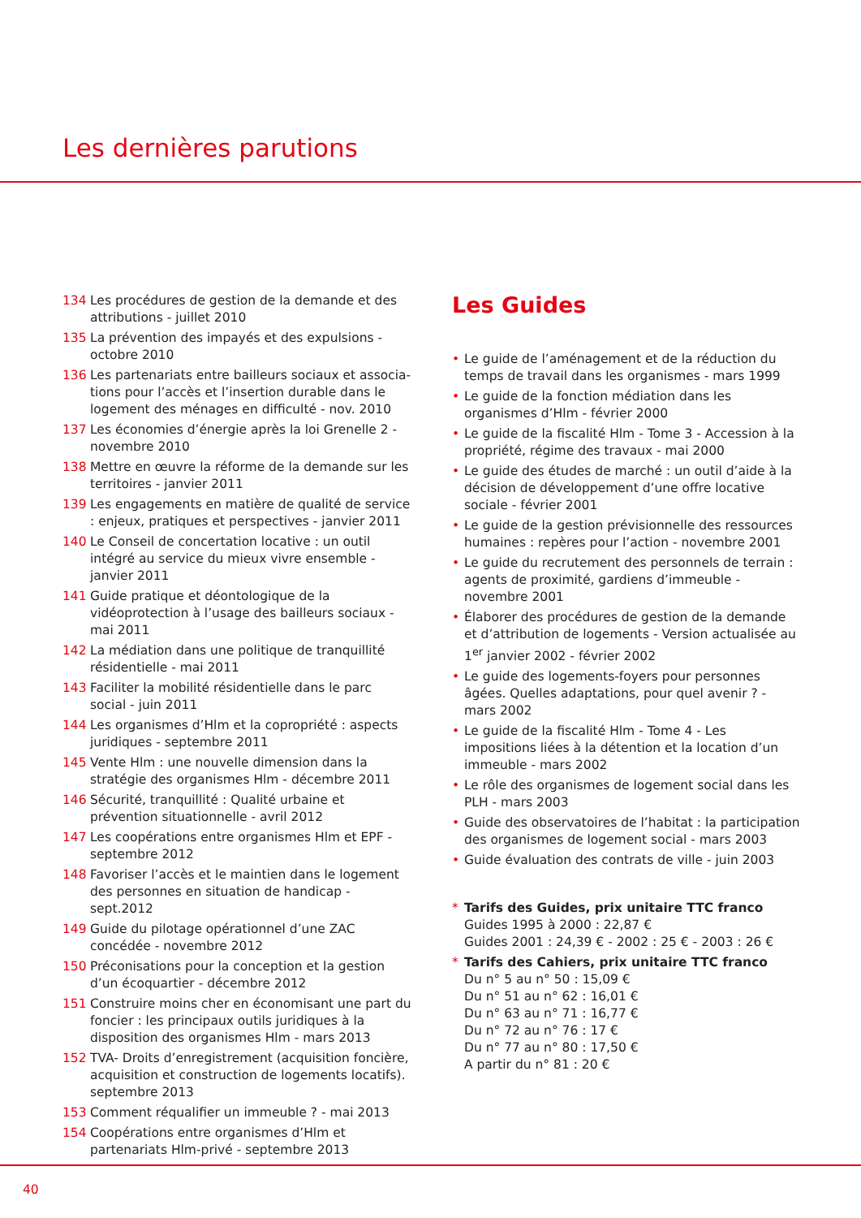Les dernières parutions
134 Les procédures de gestion de la demande et des attributions - juillet 2010
135 La prévention des impayés et des expulsions - octobre 2010
136 Les partenariats entre bailleurs sociaux et associa-tions pour l’accès et l’insertion durable dans le logement des ménages en difficulté - nov. 2010
137 Les économies d’énergie après la loi Grenelle 2 - novembre 2010
138 Mettre en œuvre la réforme de la demande sur les territoires - janvier 2011
139 Les engagements en matière de qualité de service : enjeux, pratiques et perspectives - janvier 2011
140 Le Conseil de concertation locative : un outil intégré au service du mieux vivre ensemble - janvier 2011
141 Guide pratique et déontologique de la vidéoprotection à l’usage des bailleurs sociaux - mai 2011
142 La médiation dans une politique de tranquillité résidentielle - mai 2011
143 Faciliter la mobilité résidentielle dans le parc social - juin 2011
144 Les organismes d’Hlm et la copropriété : aspects juridiques - septembre 2011
145 Vente Hlm : une nouvelle dimension dans la stratégie des organismes Hlm - décembre 2011
146 Sécurité, tranquillité : Qualité urbaine et prévention situationnelle - avril 2012
147 Les coopérations entre organismes Hlm et EPF - septembre 2012
148 Favoriser l’accès et le maintien dans le logement des personnes en situation de handicap - sept.2012
149 Guide du pilotage opérationnel d’une ZAC concédée - novembre 2012
150 Préconisations pour la conception et la gestion d’un écoquartier - décembre 2012
151 Construire moins cher en économisant une part du foncier : les principaux outils juridiques à la disposition des organismes Hlm - mars 2013
152 TVA- Droits d’enregistrement (acquisition foncière, acquisition et construction de logements locatifs). septembre 2013
153 Comment réqualifier un immeuble ? - mai 2013
154 Coopérations entre organismes d’Hlm et partenariats Hlm-privé - septembre 2013
Les Guides
• Le guide de l’aménagement et de la réduction du temps de travail dans les organismes - mars 1999
• Le guide de la fonction médiation dans les organismes d’Hlm - février 2000
• Le guide de la fiscalité Hlm - Tome 3 - Accession à la propriété, régime des travaux - mai 2000
• Le guide des études de marché : un outil d’aide à la décision de développement d’une offre locative sociale - février 2001
• Le guide de la gestion prévisionnelle des ressources humaines : repères pour l’action - novembre 2001
• Le guide du recrutement des personnels de terrain : agents de proximité, gardiens d’immeuble - novembre 2001
• Élaborer des procédures de gestion de la demande et d’attribution de logements - Version actualisée au 1<sup>er</sup> janvier 2002 - février 2002
• Le guide des logements-foyers pour personnes âgées. Quelles adaptations, pour quel avenir ? - mars 2002
• Le guide de la fiscalité Hlm - Tome 4 - Les impositions liées à la détention et la location d’un immeuble - mars 2002
• Le rôle des organismes de logement social dans les PLH - mars 2003
• Guide des observatoires de l’habitat : la participation des organismes de logement social - mars 2003
• Guide évaluation des contrats de ville - juin 2003
* Tarifs des Guides, prix unitaire TTC franco
Guides 1995 à 2000 : 22,87 €
Guides 2001 : 24,39 € - 2002 : 25 € - 2003 : 26 €
* Tarifs des Cahiers, prix unitaire TTC franco
Du n° 5 au n° 50 : 15,09 €
Du n° 51 au n° 62 : 16,01 €
Du n° 63 au n° 71 : 16,77 €
Du n° 72 au n° 76 : 17 €
Du n° 77 au n° 80 : 17,50 €
A partir du n° 81 : 20 €
40